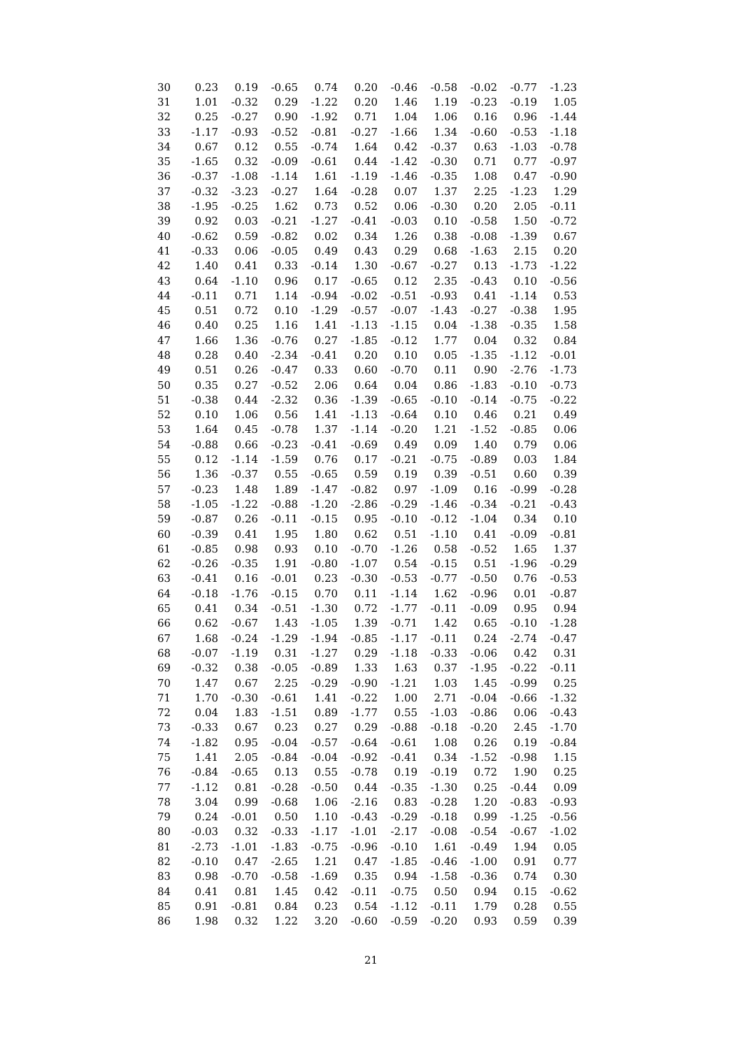| 30 | 0.23 | 0.19 | -0.65 | 0.74 | 0.20 | -0.46 | -0.58 | -0.02 | -0.77 | -1.23 |
| 31 | 1.01 | -0.32 | 0.29 | -1.22 | 0.20 | 1.46 | 1.19 | -0.23 | -0.19 | 1.05 |
| 32 | 0.25 | -0.27 | 0.90 | -1.92 | 0.71 | 1.04 | 1.06 | 0.16 | 0.96 | -1.44 |
| 33 | -1.17 | -0.93 | -0.52 | -0.81 | -0.27 | -1.66 | 1.34 | -0.60 | -0.53 | -1.18 |
| 34 | 0.67 | 0.12 | 0.55 | -0.74 | 1.64 | 0.42 | -0.37 | 0.63 | -1.03 | -0.78 |
| 35 | -1.65 | 0.32 | -0.09 | -0.61 | 0.44 | -1.42 | -0.30 | 0.71 | 0.77 | -0.97 |
| 36 | -0.37 | -1.08 | -1.14 | 1.61 | -1.19 | -1.46 | -0.35 | 1.08 | 0.47 | -0.90 |
| 37 | -0.32 | -3.23 | -0.27 | 1.64 | -0.28 | 0.07 | 1.37 | 2.25 | -1.23 | 1.29 |
| 38 | -1.95 | -0.25 | 1.62 | 0.73 | 0.52 | 0.06 | -0.30 | 0.20 | 2.05 | -0.11 |
| 39 | 0.92 | 0.03 | -0.21 | -1.27 | -0.41 | -0.03 | 0.10 | -0.58 | 1.50 | -0.72 |
| 40 | -0.62 | 0.59 | -0.82 | 0.02 | 0.34 | 1.26 | 0.38 | -0.08 | -1.39 | 0.67 |
| 41 | -0.33 | 0.06 | -0.05 | 0.49 | 0.43 | 0.29 | 0.68 | -1.63 | 2.15 | 0.20 |
| 42 | 1.40 | 0.41 | 0.33 | -0.14 | 1.30 | -0.67 | -0.27 | 0.13 | -1.73 | -1.22 |
| 43 | 0.64 | -1.10 | 0.96 | 0.17 | -0.65 | 0.12 | 2.35 | -0.43 | 0.10 | -0.56 |
| 44 | -0.11 | 0.71 | 1.14 | -0.94 | -0.02 | -0.51 | -0.93 | 0.41 | -1.14 | 0.53 |
| 45 | 0.51 | 0.72 | 0.10 | -1.29 | -0.57 | -0.07 | -1.43 | -0.27 | -0.38 | 1.95 |
| 46 | 0.40 | 0.25 | 1.16 | 1.41 | -1.13 | -1.15 | 0.04 | -1.38 | -0.35 | 1.58 |
| 47 | 1.66 | 1.36 | -0.76 | 0.27 | -1.85 | -0.12 | 1.77 | 0.04 | 0.32 | 0.84 |
| 48 | 0.28 | 0.40 | -2.34 | -0.41 | 0.20 | 0.10 | 0.05 | -1.35 | -1.12 | -0.01 |
| 49 | 0.51 | 0.26 | -0.47 | 0.33 | 0.60 | -0.70 | 0.11 | 0.90 | -2.76 | -1.73 |
| 50 | 0.35 | 0.27 | -0.52 | 2.06 | 0.64 | 0.04 | 0.86 | -1.83 | -0.10 | -0.73 |
| 51 | -0.38 | 0.44 | -2.32 | 0.36 | -1.39 | -0.65 | -0.10 | -0.14 | -0.75 | -0.22 |
| 52 | 0.10 | 1.06 | 0.56 | 1.41 | -1.13 | -0.64 | 0.10 | 0.46 | 0.21 | 0.49 |
| 53 | 1.64 | 0.45 | -0.78 | 1.37 | -1.14 | -0.20 | 1.21 | -1.52 | -0.85 | 0.06 |
| 54 | -0.88 | 0.66 | -0.23 | -0.41 | -0.69 | 0.49 | 0.09 | 1.40 | 0.79 | 0.06 |
| 55 | 0.12 | -1.14 | -1.59 | 0.76 | 0.17 | -0.21 | -0.75 | -0.89 | 0.03 | 1.84 |
| 56 | 1.36 | -0.37 | 0.55 | -0.65 | 0.59 | 0.19 | 0.39 | -0.51 | 0.60 | 0.39 |
| 57 | -0.23 | 1.48 | 1.89 | -1.47 | -0.82 | 0.97 | -1.09 | 0.16 | -0.99 | -0.28 |
| 58 | -1.05 | -1.22 | -0.88 | -1.20 | -2.86 | -0.29 | -1.46 | -0.34 | -0.21 | -0.43 |
| 59 | -0.87 | 0.26 | -0.11 | -0.15 | 0.95 | -0.10 | -0.12 | -1.04 | 0.34 | 0.10 |
| 60 | -0.39 | 0.41 | 1.95 | 1.80 | 0.62 | 0.51 | -1.10 | 0.41 | -0.09 | -0.81 |
| 61 | -0.85 | 0.98 | 0.93 | 0.10 | -0.70 | -1.26 | 0.58 | -0.52 | 1.65 | 1.37 |
| 62 | -0.26 | -0.35 | 1.91 | -0.80 | -1.07 | 0.54 | -0.15 | 0.51 | -1.96 | -0.29 |
| 63 | -0.41 | 0.16 | -0.01 | 0.23 | -0.30 | -0.53 | -0.77 | -0.50 | 0.76 | -0.53 |
| 64 | -0.18 | -1.76 | -0.15 | 0.70 | 0.11 | -1.14 | 1.62 | -0.96 | 0.01 | -0.87 |
| 65 | 0.41 | 0.34 | -0.51 | -1.30 | 0.72 | -1.77 | -0.11 | -0.09 | 0.95 | 0.94 |
| 66 | 0.62 | -0.67 | 1.43 | -1.05 | 1.39 | -0.71 | 1.42 | 0.65 | -0.10 | -1.28 |
| 67 | 1.68 | -0.24 | -1.29 | -1.94 | -0.85 | -1.17 | -0.11 | 0.24 | -2.74 | -0.47 |
| 68 | -0.07 | -1.19 | 0.31 | -1.27 | 0.29 | -1.18 | -0.33 | -0.06 | 0.42 | 0.31 |
| 69 | -0.32 | 0.38 | -0.05 | -0.89 | 1.33 | 1.63 | 0.37 | -1.95 | -0.22 | -0.11 |
| 70 | 1.47 | 0.67 | 2.25 | -0.29 | -0.90 | -1.21 | 1.03 | 1.45 | -0.99 | 0.25 |
| 71 | 1.70 | -0.30 | -0.61 | 1.41 | -0.22 | 1.00 | 2.71 | -0.04 | -0.66 | -1.32 |
| 72 | 0.04 | 1.83 | -1.51 | 0.89 | -1.77 | 0.55 | -1.03 | -0.86 | 0.06 | -0.43 |
| 73 | -0.33 | 0.67 | 0.23 | 0.27 | 0.29 | -0.88 | -0.18 | -0.20 | 2.45 | -1.70 |
| 74 | -1.82 | 0.95 | -0.04 | -0.57 | -0.64 | -0.61 | 1.08 | 0.26 | 0.19 | -0.84 |
| 75 | 1.41 | 2.05 | -0.84 | -0.04 | -0.92 | -0.41 | 0.34 | -1.52 | -0.98 | 1.15 |
| 76 | -0.84 | -0.65 | 0.13 | 0.55 | -0.78 | 0.19 | -0.19 | 0.72 | 1.90 | 0.25 |
| 77 | -1.12 | 0.81 | -0.28 | -0.50 | 0.44 | -0.35 | -1.30 | 0.25 | -0.44 | 0.09 |
| 78 | 3.04 | 0.99 | -0.68 | 1.06 | -2.16 | 0.83 | -0.28 | 1.20 | -0.83 | -0.93 |
| 79 | 0.24 | -0.01 | 0.50 | 1.10 | -0.43 | -0.29 | -0.18 | 0.99 | -1.25 | -0.56 |
| 80 | -0.03 | 0.32 | -0.33 | -1.17 | -1.01 | -2.17 | -0.08 | -0.54 | -0.67 | -1.02 |
| 81 | -2.73 | -1.01 | -1.83 | -0.75 | -0.96 | -0.10 | 1.61 | -0.49 | 1.94 | 0.05 |
| 82 | -0.10 | 0.47 | -2.65 | 1.21 | 0.47 | -1.85 | -0.46 | -1.00 | 0.91 | 0.77 |
| 83 | 0.98 | -0.70 | -0.58 | -1.69 | 0.35 | 0.94 | -1.58 | -0.36 | 0.74 | 0.30 |
| 84 | 0.41 | 0.81 | 1.45 | 0.42 | -0.11 | -0.75 | 0.50 | 0.94 | 0.15 | -0.62 |
| 85 | 0.91 | -0.81 | 0.84 | 0.23 | 0.54 | -1.12 | -0.11 | 1.79 | 0.28 | 0.55 |
| 86 | 1.98 | 0.32 | 1.22 | 3.20 | -0.60 | -0.59 | -0.20 | 0.93 | 0.59 | 0.39 |
21